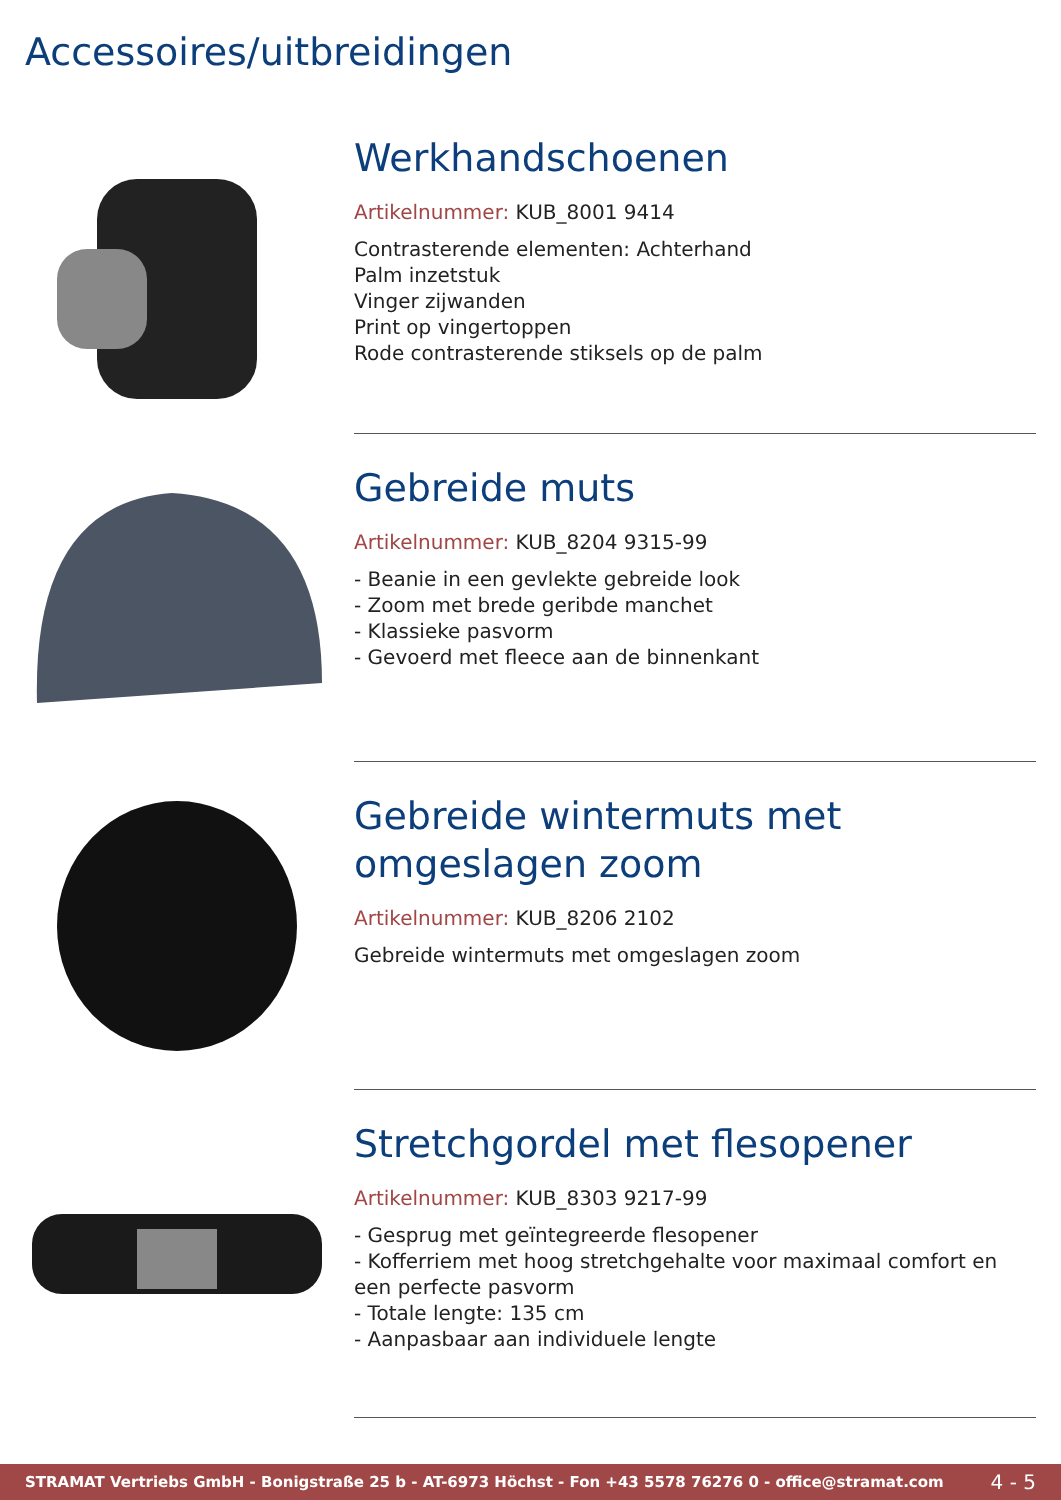Accessoires/uitbreidingen
Werkhandschoenen
Artikelnummer: KUB_8001 9414
Contrasterende elementen: Achterhand
Palm inzetstuk
Vinger zijwanden
Print op vingertoppen
Rode contrasterende stiksels op de palm
Gebreide muts
Artikelnummer: KUB_8204 9315-99
- Beanie in een gevlekte gebreide look
- Zoom met brede geribde manchet
- Klassieke pasvorm
- Gevoerd met fleece aan de binnenkant
Gebreide wintermuts met omgeslagen zoom
Artikelnummer: KUB_8206 2102
Gebreide wintermuts met omgeslagen zoom
Stretchgordel met flesopener
Artikelnummer: KUB_8303 9217-99
- Gesprug met geïntegreerde flesopener
- Kofferriem met hoog stretchgehalte voor maximaal comfort en een perfecte pasvorm
- Totale lengte: 135 cm
- Aanpasbaar aan individuele lengte
STRAMAT Vertriebs GmbH - Bonigstraße 25 b - AT-6973 Höchst - Fon +43 5578 76276 0 - office@stramat.com 4 - 5